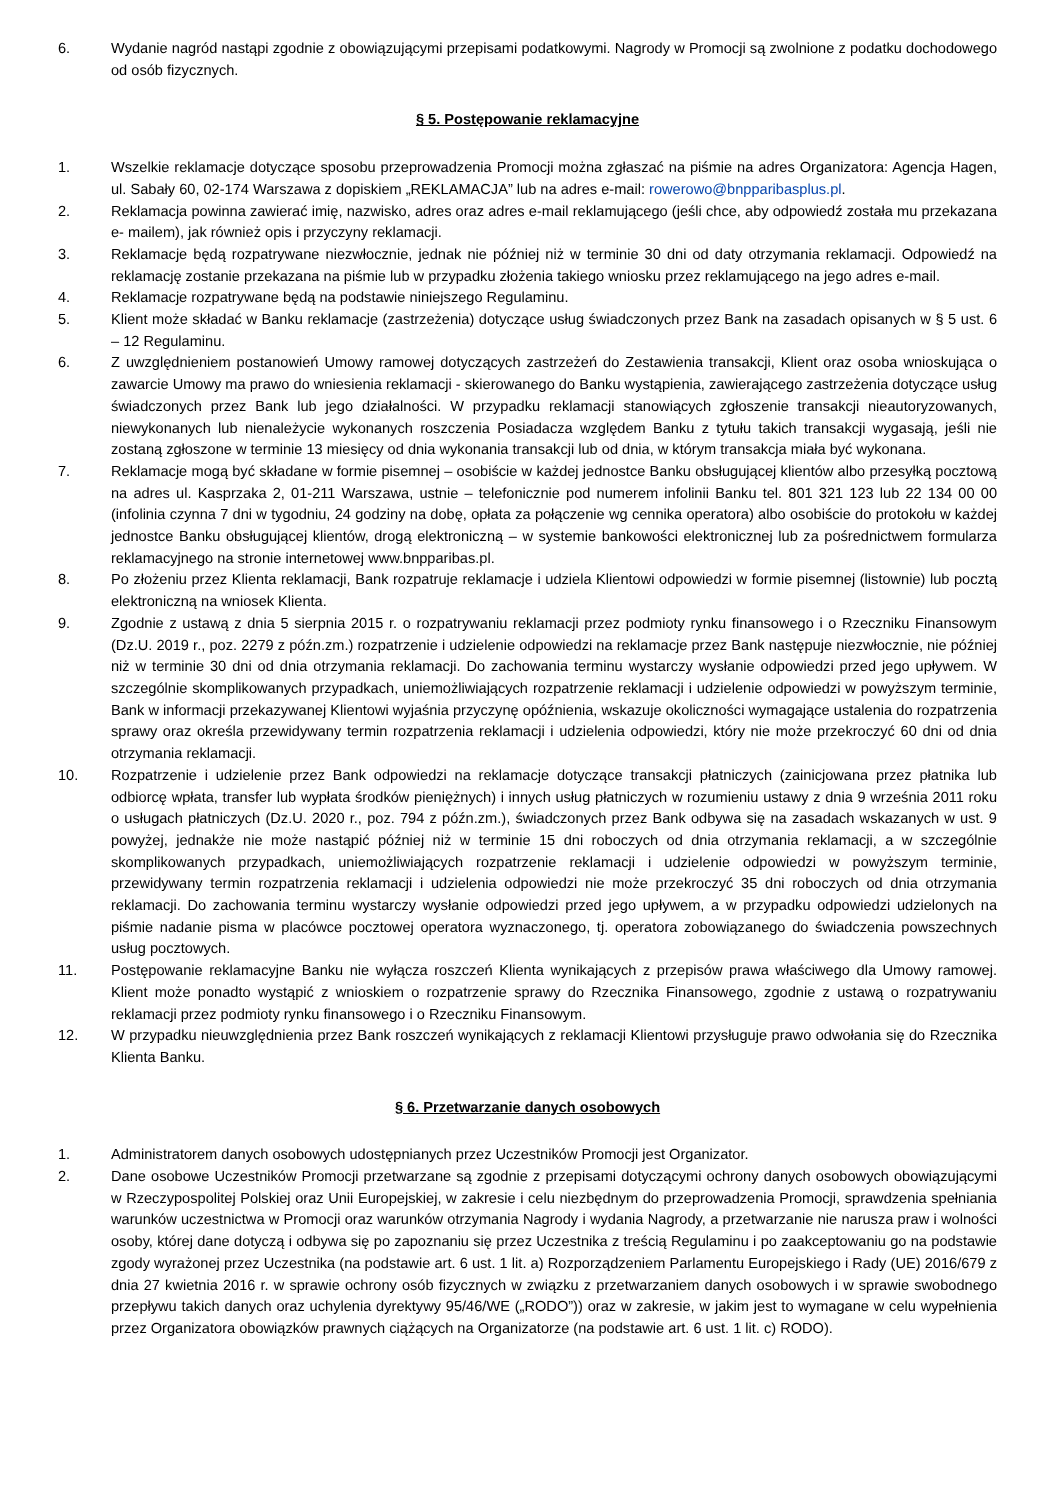6. Wydanie nagród nastąpi zgodnie z obowiązującymi przepisami podatkowymi. Nagrody w Promocji są zwolnione z podatku dochodowego od osób fizycznych.
§ 5. Postępowanie reklamacyjne
1. Wszelkie reklamacje dotyczące sposobu przeprowadzenia Promocji można zgłaszać na piśmie na adres Organizatora: Agencja Hagen, ul. Sabały 60, 02-174 Warszawa z dopiskiem „REKLAMACJA” lub na adres e-mail: rowerowo@bnpparibasplus.pl.
2. Reklamacja powinna zawierać imię, nazwisko, adres oraz adres e-mail reklamującego (jeśli chce, aby odpowiedź została mu przekazana e- mailem), jak również opis i przyczyny reklamacji.
3. Reklamacje będą rozpatrywane niezwłocznie, jednak nie później niż w terminie 30 dni od daty otrzymania reklamacji. Odpowiedź na reklamację zostanie przekazana na piśmie lub w przypadku złożenia takiego wniosku przez reklamującego na jego adres e-mail.
4. Reklamacje rozpatrywane będą na podstawie niniejszego Regulaminu.
5. Klient może składać w Banku reklamacje (zastrzeżenia) dotyczące usług świadczonych przez Bank na zasadach opisanych w § 5 ust. 6 – 12 Regulaminu.
6. Z uwzględnieniem postanowień Umowy ramowej dotyczących zastrzeżeń do Zestawienia transakcji, Klient oraz osoba wnioskująca o zawarcie Umowy ma prawo do wniesienia reklamacji - skierowanego do Banku wystąpienia, zawierającego zastrzeżenia dotyczące usług świadczonych przez Bank lub jego działalności. W przypadku reklamacji stanowiących zgłoszenie transakcji nieautoryzowanych, niewykonanych lub nienależycie wykonanych roszczenia Posiadacza względem Banku z tytułu takich transakcji wygasają, jeśli nie zostaną zgłoszone w terminie 13 miesięcy od dnia wykonania transakcji lub od dnia, w którym transakcja miała być wykonana.
7. Reklamacje mogą być składane w formie pisemnej – osobiście w każdej jednostce Banku obsługującej klientów albo przesyłką pocztową na adres ul. Kasprzaka 2, 01-211 Warszawa, ustnie – telefonicznie pod numerem infolinii Banku tel. 801 321 123 lub 22 134 00 00 (infolinia czynna 7 dni w tygodniu, 24 godziny na dobę, opłata za połączenie wg cennika operatora) albo osobiście do protokołu w każdej jednostce Banku obsługującej klientów, drogą elektroniczną – w systemie bankowości elektronicznej lub za pośrednictwem formularza reklamacyjnego na stronie internetowej www.bnpparibas.pl.
8. Po złożeniu przez Klienta reklamacji, Bank rozpatruje reklamacje i udziela Klientowi odpowiedzi w formie pisemnej (listownie) lub pocztą elektroniczną na wniosek Klienta.
9. Zgodnie z ustawą z dnia 5 sierpnia 2015 r. o rozpatrywaniu reklamacji przez podmioty rynku finansowego i o Rzeczniku Finansowym (Dz.U. 2019 r., poz. 2279 z późn.zm.) rozpatrzenie i udzielenie odpowiedzi na reklamacje przez Bank następuje niezwłocznie, nie później niż w terminie 30 dni od dnia otrzymania reklamacji. Do zachowania terminu wystarczy wysłanie odpowiedzi przed jego upływem. W szczególnie skomplikowanych przypadkach, uniemożliwiających rozpatrzenie reklamacji i udzielenie odpowiedzi w powyższym terminie, Bank w informacji przekazywanej Klientowi wyjaśnia przyczynę opóźnienia, wskazuje okoliczności wymagające ustalenia do rozpatrzenia sprawy oraz określa przewidywany termin rozpatrzenia reklamacji i udzielenia odpowiedzi, który nie może przekroczyć 60 dni od dnia otrzymania reklamacji.
10. Rozpatrzenie i udzielenie przez Bank odpowiedzi na reklamacje dotyczące transakcji płatniczych (zainicjowana przez płatnika lub odbiorcę wpłata, transfer lub wypłata środków pieniężnych) i innych usług płatniczych w rozumieniu ustawy z dnia 9 września 2011 roku o usługach płatniczych (Dz.U. 2020 r., poz. 794 z późn.zm.), świadczonych przez Bank odbywa się na zasadach wskazanych w ust. 9 powyżej, jednakże nie może nastąpić później niż w terminie 15 dni roboczych od dnia otrzymania reklamacji, a w szczególnie skomplikowanych przypadkach, uniemożliwiających rozpatrzenie reklamacji i udzielenie odpowiedzi w powyższym terminie, przewidywany termin rozpatrzenia reklamacji i udzielenia odpowiedzi nie może przekroczyć 35 dni roboczych od dnia otrzymania reklamacji. Do zachowania terminu wystarczy wysłanie odpowiedzi przed jego upływem, a w przypadku odpowiedzi udzielonych na piśmie nadanie pisma w placówce pocztowej operatora wyznaczonego, tj. operatora zobowiązanego do świadczenia powszechnych usług pocztowych.
11. Postępowanie reklamacyjne Banku nie wyłącza roszczeń Klienta wynikających z przepisów prawa właściwego dla Umowy ramowej. Klient może ponadto wystąpić z wnioskiem o rozpatrzenie sprawy do Rzecznika Finansowego, zgodnie z ustawą o rozpatrywaniu reklamacji przez podmioty rynku finansowego i o Rzeczniku Finansowym.
12. W przypadku nieuwzględnienia przez Bank roszczeń wynikających z reklamacji Klientowi przysługuje prawo odwołania się do Rzecznika Klienta Banku.
§ 6. Przetwarzanie danych osobowych
1. Administratorem danych osobowych udostępnianych przez Uczestników Promocji jest Organizator.
2. Dane osobowe Uczestników Promocji przetwarzane są zgodnie z przepisami dotyczącymi ochrony danych osobowych obowiązującymi w Rzeczypospolitej Polskiej oraz Unii Europejskiej, w zakresie i celu niezbędnym do przeprowadzenia Promocji, sprawdzenia spełniania warunków uczestnictwa w Promocji oraz warunków otrzymania Nagrody i wydania Nagrody, a przetwarzanie nie narusza praw i wolności osoby, której dane dotyczą i odbywa się po zapoznaniu się przez Uczestnika z treścią Regulaminu i po zaakceptowaniu go na podstawie zgody wyrażonej przez Uczestnika (na podstawie art. 6 ust. 1 lit. a) Rozporządzeniem Parlamentu Europejskiego i Rady (UE) 2016/679 z dnia 27 kwietnia 2016 r. w sprawie ochrony osób fizycznych w związku z przetwarzaniem danych osobowych i w sprawie swobodnego przepływu takich danych oraz uchylenia dyrektywy 95/46/WE („RODO”)) oraz w zakresie, w jakim jest to wymagane w celu wypełnienia przez Organizatora obowiązków prawnych ciążących na Organizatorze (na podstawie art. 6 ust. 1 lit. c) RODO).